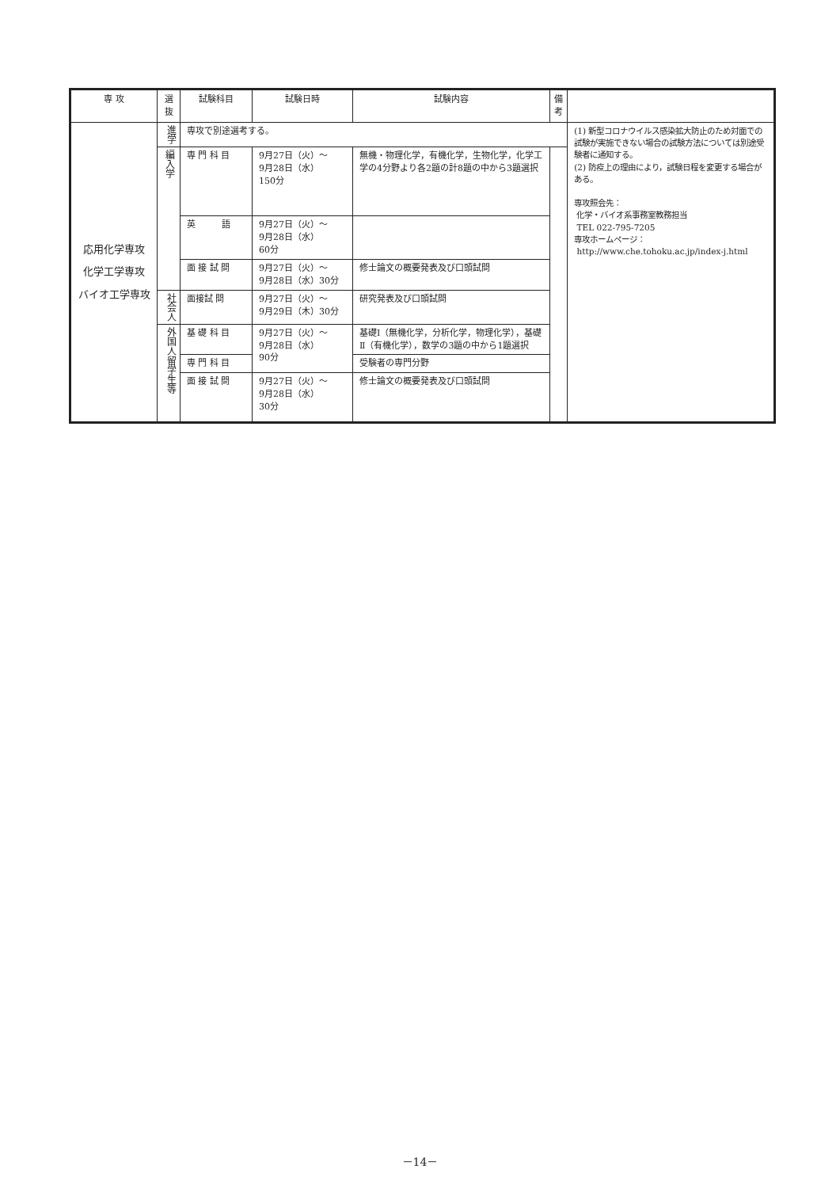| 専 攻 | 選抜 | 試験科目 | 試験日時 | 試験内容 | 備 考 | |
| --- | --- | --- | --- | --- | --- | --- |
| 応用化学専攻 化学工学専攻 バイオ工学専攻 | 進学 | 専攻で別途選考する。 | | | | (1) 新型コロナウイルス感染拡大防止のため対面での試験が実施できない場合の試験方法については別途受験者に通知する。 (2) 防疫上の理由により，試験日程を変更する場合がある。 専攻照会先： 化学・バイオ系事務室教務担当 TEL 022-795-7205 専攻ホームページ： http://www.che.tohoku.ac.jp/index-j.html |
| | 編入学 | 専 門 科 目 | 9月27日（火）～ 9月28日（水） 150分 | 無機・物理化学，有機化学，生物化学，化学工学の4分野より各2題の計8題の中から3題選択 | | |
| | | 英 語 | 9月27日（火）～ 9月28日（水） 60分 | | | |
| | | 面 接 試 問 | 9月27日（火）～ 9月28日（水）30分 | 修士論文の概要発表及び口頭試問 | | |
| | 社会人 | 面接試 問 | 9月27日（火）～ 9月29日（木）30分 | 研究発表及び口頭試問 | | |
| | 外国人留学生等 | 基 礎 科 目 | 9月27日（火）～ 9月28日（水） 90分 | 基礎Ⅰ（無機化学，分析化学，物理化学），基礎Ⅱ（有機化学），数学の3題の中から1題選択 | | |
| | | 専 門 科 目 | | 受験者の専門分野 | | |
| | | 面 接 試 問 | 9月27日（火）～ 9月28日（水） 30分 | 修士論文の概要発表及び口頭試問 | | |
－14－